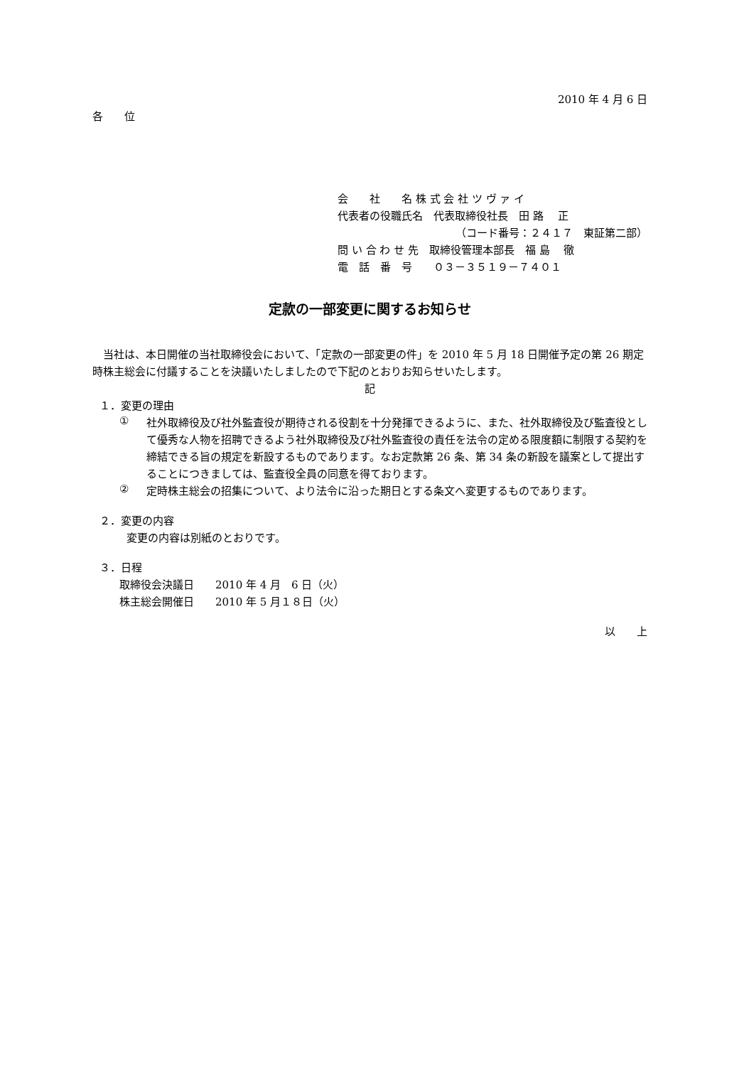2010 年 4 月 6 日
各　　位
会　　社　　名 株 式 会 社 ツ ヴ ァ イ
代表者の役職氏名　代表取締役社長　田 路　 正
（コード番号：２４１７　東証第二部）
問 い 合 わ せ 先　取締役管理本部長　福 島　 徹
電　話　番　号　　０３－３５１９－７４０１
定款の一部変更に関するお知らせ
　当社は、本日開催の当社取締役会において、「定款の一部変更の件」を 2010 年 5 月 18 日開催予定の第 26 期定時株主総会に付議することを決議いたしましたので下記のとおりお知らせいたします。
記
１．変更の理由
①
社外取締役及び社外監査役が期待される役割を十分発揮できるように、また、社外取締役及び監査役として優秀な人物を招聘できるよう社外取締役及び社外監査役の責任を法令の定める限度額に制限する契約を締結できる旨の規定を新設するものであります。なお定款第 26 条、第 34 条の新設を議案として提出することにつきましては、監査役全員の同意を得ております。
②
定時株主総会の招集について、より法令に沿った期日とする条文へ変更するものであります。
２．変更の内容
変更の内容は別紙のとおりです。
３．日程
取締役会決議日　　2010 年 4 月　6 日（火）
株主総会開催日　　2010 年 5 月１８日（火）
以　　上